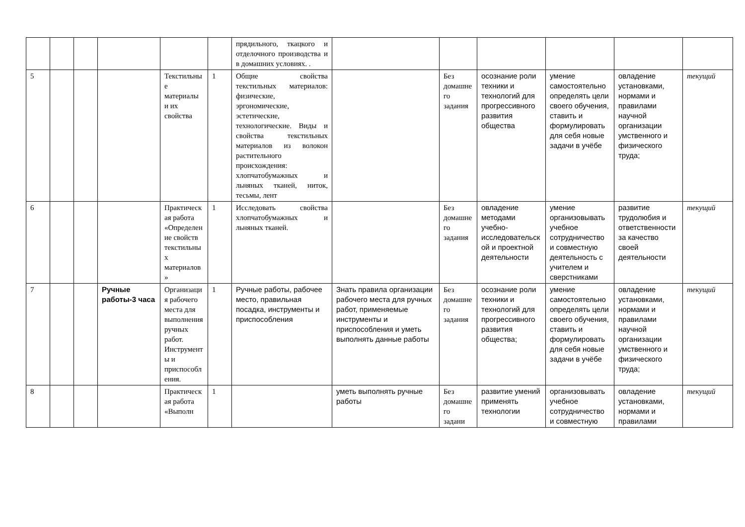| | | | | | | прядильного, ткацкого и отделочного производства и в домашних условиях. . | | | | | | |
| 5 | | | | Текстильные материалы и их свойства | 1 | Общие свойства текстильных материалов: физические, эргономические, эстетические, технологические. Виды и свойства текстильных материалов из волокон растительного происхождения: хлопчатобумажных и льняных тканей, ниток, тесьмы, лент | | Без домашнего задания | осознание роли техники и технологий для прогрессивного развития общества | умение самостоятельно определять цели своего обучения, ставить и формулировать для себя новые задачи в учёбе | овладение установками, нормами и правилами научной организации умственного и физического труда; | текущий |
| 6 | | | | Практическая работа «Определение свойств текстильных материалов» | 1 | Исследовать свойства хлопчатобумажных и льняных тканей. | | Без домашнего задания | овладение методами учебно-исследовательской и проектной деятельности | умение организовывать учебное сотрудничество и совместную деятельность с учителем и сверстниками | развитие трудолюбия и ответственности за качество своей деятельности | текущий |
| 7 | | | Ручные работы-3 часа | Организация рабочего места для выполнения ручных работ. Инструменты и приспособления. | 1 | Ручные работы, рабочее место, правильная посадка, инструменты и приспособления | Знать правила организации рабочего места для ручных работ, применяемые инструменты и приспособления и уметь выполнять данные работы | Без домашнего задания | осознание роли техники и технологий для прогрессивного развития общества; | умение самостоятельно определять цели своего обучения, ставить и формулировать для себя новые задачи в учёбе | овладение установками, нормами и правилами научной организации умственного и физического труда; | текущий |
| 8 | | | | Практическая работа «Выполн | 1 | | уметь выполнять ручные работы | Без домашнего задани | развитие умений применять технологии | организовывать учебное сотрудничество и совместную | овладение установками, нормами и правилами | текущий |